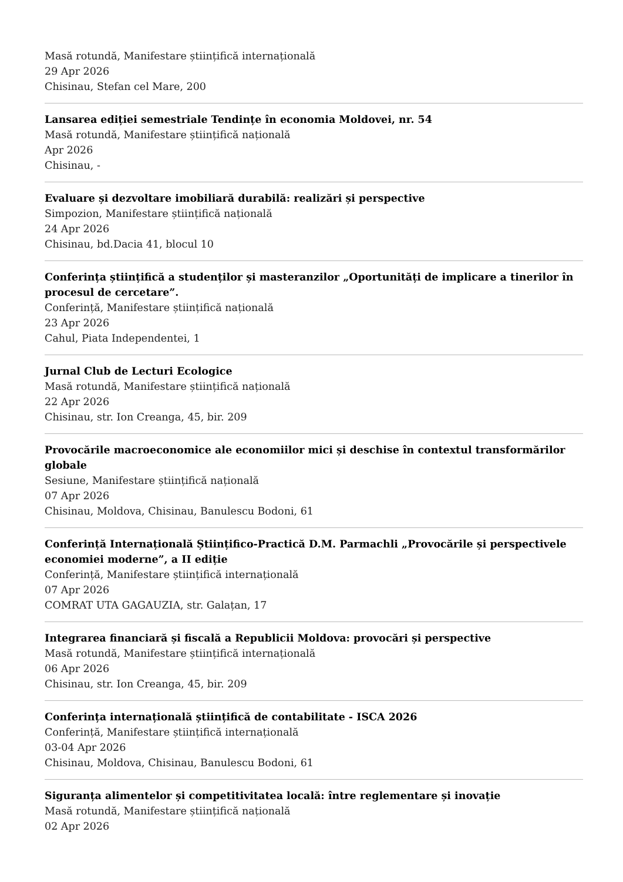Masă rotundă, Manifestare științifică internațională
29 Apr 2026
Chisinau, Stefan cel Mare, 200
Lansarea ediției semestriale Tendințe în economia Moldovei, nr. 54
Masă rotundă, Manifestare științifică națională
Apr 2026
Chisinau, -
Evaluare și dezvoltare imobiliară durabilă: realizări și perspective
Simpozion, Manifestare științifică națională
24 Apr 2026
Chisinau, bd.Dacia 41, blocul 10
Conferința științifică a studenților și masteranzilor „Oportunități de implicare a tinerilor în procesul de cercetare”.
Conferință, Manifestare științifică națională
23 Apr 2026
Cahul, Piata Independentei, 1
Jurnal Club de Lecturi Ecologice
Masă rotundă, Manifestare științifică națională
22 Apr 2026
Chisinau, str. Ion Creanga, 45, bir. 209
Provocările macroeconomice ale economiilor mici și deschise în contextul transformărilor globale
Sesiune, Manifestare științifică națională
07 Apr 2026
Chisinau, Moldova, Chisinau, Banulescu Bodoni, 61
Conferință Internațională Științifico-Practică D.M. Parmachli „Provocările și perspectivele economiei moderne”, a II ediție
Conferință, Manifestare științifică internațională
07 Apr 2026
COMRAT UTA GAGAUZIA, str. Galațan, 17
Integrarea financiară și fiscală a Republicii Moldova: provocări și perspective
Masă rotundă, Manifestare științifică internațională
06 Apr 2026
Chisinau, str. Ion Creanga, 45, bir. 209
Conferința internațională științifică de contabilitate - ISCA 2026
Conferință, Manifestare științifică internațională
03-04 Apr 2026
Chisinau, Moldova, Chisinau, Banulescu Bodoni, 61
Siguranța alimentelor și competitivitatea locală: între reglementare și inovație
Masă rotundă, Manifestare științifică națională
02 Apr 2026